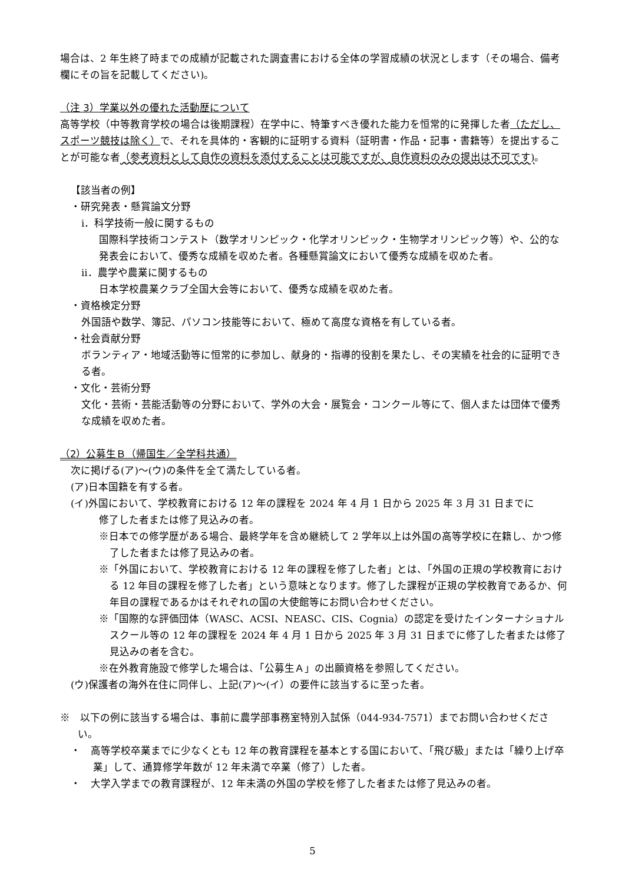場合は、2 年生終了時までの成績が記載された調査書における全体の学習成績の状況とします（その場合、備考欄にその旨を記載してください)。
（注 3）学業以外の優れた活動歴について
高等学校（中等教育学校の場合は後期課程）在学中に、特筆すべき優れた能力を恒常的に発揮した者（ただし、スポーツ競技は除く）で、それを具体的・客観的に証明する資料（証明書・作品・記事・書籍等）を提出することが可能な者（参考資料として自作の資料を添付することは可能ですが、自作資料のみの提出は不可です)。
【該当者の例】
・研究発表・懸賞論文分野
ⅰ．科学技術一般に関するもの
国際科学技術コンテスト（数学オリンピック・化学オリンピック・生物学オリンピック等）や、公的な発表会において、優秀な成績を収めた者。各種懸賞論文において優秀な成績を収めた者。
ⅱ．農学や農業に関するもの
日本学校農業クラブ全国大会等において、優秀な成績を収めた者。
・資格検定分野
外国語や数学、簿記、パソコン技能等において、極めて高度な資格を有している者。
・社会貢献分野
ボランティア・地域活動等に恒常的に参加し、献身的・指導的役割を果たし、その実績を社会的に証明できる者。
・文化・芸術分野
文化・芸術・芸能活動等の分野において、学外の大会・展覧会・コンクール等にて、個人または団体で優秀な成績を収めた者。
（2）公募生Ｂ（帰国生／全学科共通）
次に掲げる(ア)～(ウ)の条件を全て満たしている者。
(ア)日本国籍を有する者。
(イ)外国において、学校教育における 12 年の課程を 2024 年 4 月 1 日から 2025 年 3 月 31 日までに
修了した者または修了見込みの者。
※日本での修学歴がある場合、最終学年を含め継続して 2 学年以上は外国の高等学校に在籍し、かつ修了した者または修了見込みの者。
※「外国において、学校教育における 12 年の課程を修了した者」とは、「外国の正規の学校教育における 12 年目の課程を修了した者」という意味となります。修了した課程が正規の学校教育であるか、何年目の課程であるかはそれぞれの国の大使館等にお問い合わせください。
※「国際的な評価団体（WASC、ACSI、NEASC、CIS、Cognia）の認定を受けたインターナショナルスクール等の 12 年の課程を 2024 年 4 月 1 日から 2025 年 3 月 31 日までに修了した者または修了見込みの者を含む。
※在外教育施設で修学した場合は、「公募生Ａ」の出願資格を参照してください。
(ウ)保護者の海外在住に同伴し、上記(ア)～(イ）の要件に該当するに至った者。
※　以下の例に該当する場合は、事前に農学部事務室特別入試係（044-934-7571）までお問い合わせください。
・　高等学校卒業までに少なくとも 12 年の教育課程を基本とする国において、「飛び級」または「繰り上げ卒業」して、通算修学年数が 12 年未満で卒業（修了）した者。
・　大学入学までの教育課程が、12 年未満の外国の学校を修了した者または修了見込みの者。
5